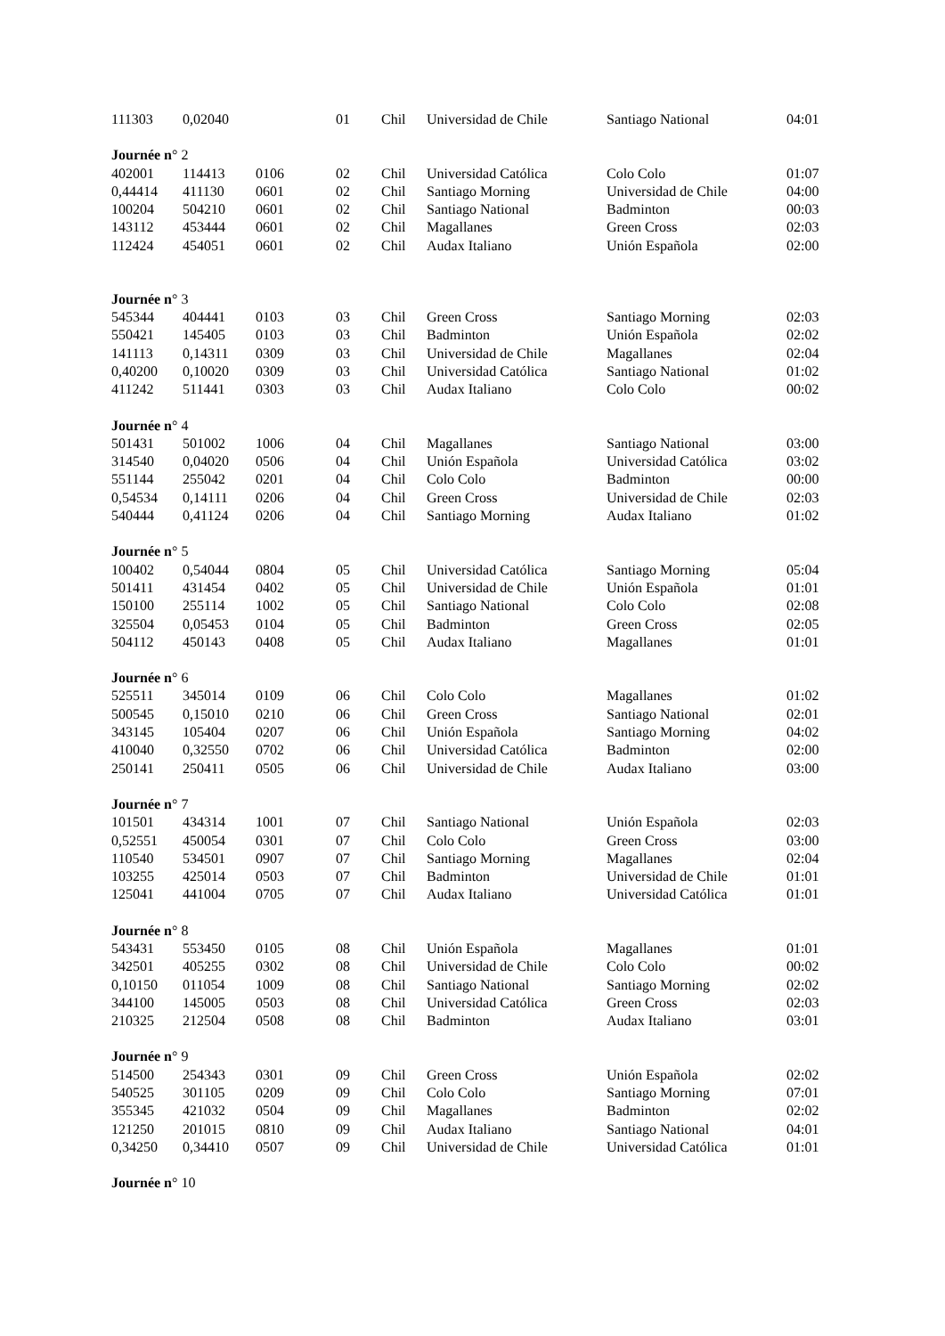| 111303 | 0,02040 | | 01 | Chil | Universidad de Chile | Santiago National | 04:01 |
| Journée n ° 2 | | | | | | | |
| 402001 | 114413 | 0106 | 02 | Chil | Universidad Católica | Colo Colo | 01:07 |
| 0,44414 | 411130 | 0601 | 02 | Chil | Santiago Morning | Universidad de Chile | 04:00 |
| 100204 | 504210 | 0601 | 02 | Chil | Santiago National | Badminton | 00:03 |
| 143112 | 453444 | 0601 | 02 | Chil | Magallanes | Green Cross | 02:03 |
| 112424 | 454051 | 0601 | 02 | Chil | Audax Italiano | Unión Española | 02:00 |
| Journée n ° 3 | | | | | | | |
| 545344 | 404441 | 0103 | 03 | Chil | Green Cross | Santiago Morning | 02:03 |
| 550421 | 145405 | 0103 | 03 | Chil | Badminton | Unión Española | 02:02 |
| 141113 | 0,14311 | 0309 | 03 | Chil | Universidad de Chile | Magallanes | 02:04 |
| 0,40200 | 0,10020 | 0309 | 03 | Chil | Universidad Católica | Santiago National | 01:02 |
| 411242 | 511441 | 0303 | 03 | Chil | Audax Italiano | Colo Colo | 00:02 |
| Journée n ° 4 | | | | | | | |
| 501431 | 501002 | 1006 | 04 | Chil | Magallanes | Santiago National | 03:00 |
| 314540 | 0,04020 | 0506 | 04 | Chil | Unión Española | Universidad Católica | 03:02 |
| 551144 | 255042 | 0201 | 04 | Chil | Colo Colo | Badminton | 00:00 |
| 0,54534 | 0,14111 | 0206 | 04 | Chil | Green Cross | Universidad de Chile | 02:03 |
| 540444 | 0,41124 | 0206 | 04 | Chil | Santiago Morning | Audax Italiano | 01:02 |
| Journée n ° 5 | | | | | | | |
| 100402 | 0,54044 | 0804 | 05 | Chil | Universidad Católica | Santiago Morning | 05:04 |
| 501411 | 431454 | 0402 | 05 | Chil | Universidad de Chile | Unión Española | 01:01 |
| 150100 | 255114 | 1002 | 05 | Chil | Santiago National | Colo Colo | 02:08 |
| 325504 | 0,05453 | 0104 | 05 | Chil | Badminton | Green Cross | 02:05 |
| 504112 | 450143 | 0408 | 05 | Chil | Audax Italiano | Magallanes | 01:01 |
| Journée n ° 6 | | | | | | | |
| 525511 | 345014 | 0109 | 06 | Chil | Colo Colo | Magallanes | 01:02 |
| 500545 | 0,15010 | 0210 | 06 | Chil | Green Cross | Santiago National | 02:01 |
| 343145 | 105404 | 0207 | 06 | Chil | Unión Española | Santiago Morning | 04:02 |
| 410040 | 0,32550 | 0702 | 06 | Chil | Universidad Católica | Badminton | 02:00 |
| 250141 | 250411 | 0505 | 06 | Chil | Universidad de Chile | Audax Italiano | 03:00 |
| Journée n ° 7 | | | | | | | |
| 101501 | 434314 | 1001 | 07 | Chil | Santiago National | Unión Española | 02:03 |
| 0,52551 | 450054 | 0301 | 07 | Chil | Colo Colo | Green Cross | 03:00 |
| 110540 | 534501 | 0907 | 07 | Chil | Santiago Morning | Magallanes | 02:04 |
| 103255 | 425014 | 0503 | 07 | Chil | Badminton | Universidad de Chile | 01:01 |
| 125041 | 441004 | 0705 | 07 | Chil | Audax Italiano | Universidad Católica | 01:01 |
| Journée n ° 8 | | | | | | | |
| 543431 | 553450 | 0105 | 08 | Chil | Unión Española | Magallanes | 01:01 |
| 342501 | 405255 | 0302 | 08 | Chil | Universidad de Chile | Colo Colo | 00:02 |
| 0,10150 | 011054 | 1009 | 08 | Chil | Santiago National | Santiago Morning | 02:02 |
| 344100 | 145005 | 0503 | 08 | Chil | Universidad Católica | Green Cross | 02:03 |
| 210325 | 212504 | 0508 | 08 | Chil | Badminton | Audax Italiano | 03:01 |
| Journée n ° 9 | | | | | | | |
| 514500 | 254343 | 0301 | 09 | Chil | Green Cross | Unión Española | 02:02 |
| 540525 | 301105 | 0209 | 09 | Chil | Colo Colo | Santiago Morning | 07:01 |
| 355345 | 421032 | 0504 | 09 | Chil | Magallanes | Badminton | 02:02 |
| 121250 | 201015 | 0810 | 09 | Chil | Audax Italiano | Santiago National | 04:01 |
| 0,34250 | 0,34410 | 0507 | 09 | Chil | Universidad de Chile | Universidad Católica | 01:01 |
| Journée n ° 10 | | | | | | | |